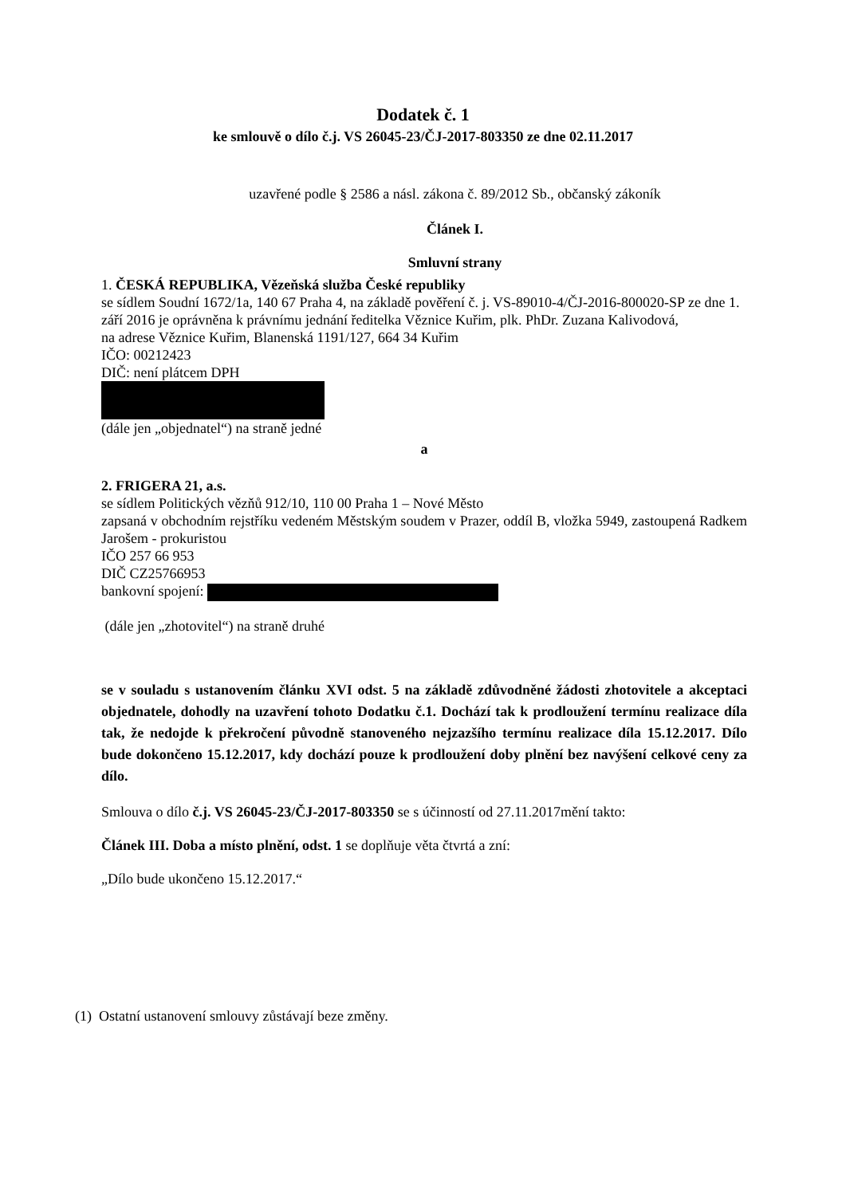Dodatek č. 1
ke smlouvě o dílo č.j. VS 26045-23/ČJ-2017-803350 ze dne 02.11.2017
uzavřené podle § 2586 a násl. zákona č. 89/2012 Sb., občanský zákoník
Článek I.
Smluvní strany
1. ČESKÁ REPUBLIKA, Vězeňská služba České republiky
se sídlem Soudní 1672/1a, 140 67 Praha 4, na základě pověření č. j. VS-89010-4/ČJ-2016-800020-SP ze dne 1. září 2016 je oprávněna k právnímu jednání ředitelka Věznice Kuřim, plk. PhDr. Zuzana Kalivodová,
na adrese Věznice Kuřim, Blanenská 1191/127, 664 34 Kuřim
IČO: 00212423
DIČ: není plátcem DPH
(dále jen „objednatel“) na straně jedné
a
2. FRIGERA 21, a.s.
se sídlem Politických vězňů 912/10, 110 00 Praha 1 – Nové Město
zapsaná v obchodním rejstříku vedeném Městským soudem v Prazer, oddíl B, vložka 5949, zastoupená Radkem Jarošem - prokuristou
IČO 257 66 953
DIČ CZ25766953
bankovní spojení:
(dále jen „zhotovitel“) na straně druhé
se v souladu s ustanovením článku XVI odst. 5 na základě zdůvodněné žádosti zhotovitele a akceptaci objednatele, dohodly na uzavření tohoto Dodatku č.1. Dochází tak k prodloužení termínu realizace díla tak, že nedojde k překročení původně stanoveného nejzazšího termínu realizace díla 15.12.2017. Dílo bude dokončeno 15.12.2017, kdy dochází pouze k prodloužení doby plnění bez navýšení celkové ceny za dílo.
Smlouva o dílo č.j. VS 26045-23/ČJ-2017-803350 se s účinností od 27.11.2017mění takto:
Článek III. Doba a místo plnění, odst. 1 se doplňuje věta čtvrtá a zní:
„Dílo bude ukončeno 15.12.2017.“
(1) Ostatní ustanovení smlouvy zůstávají beze změny.